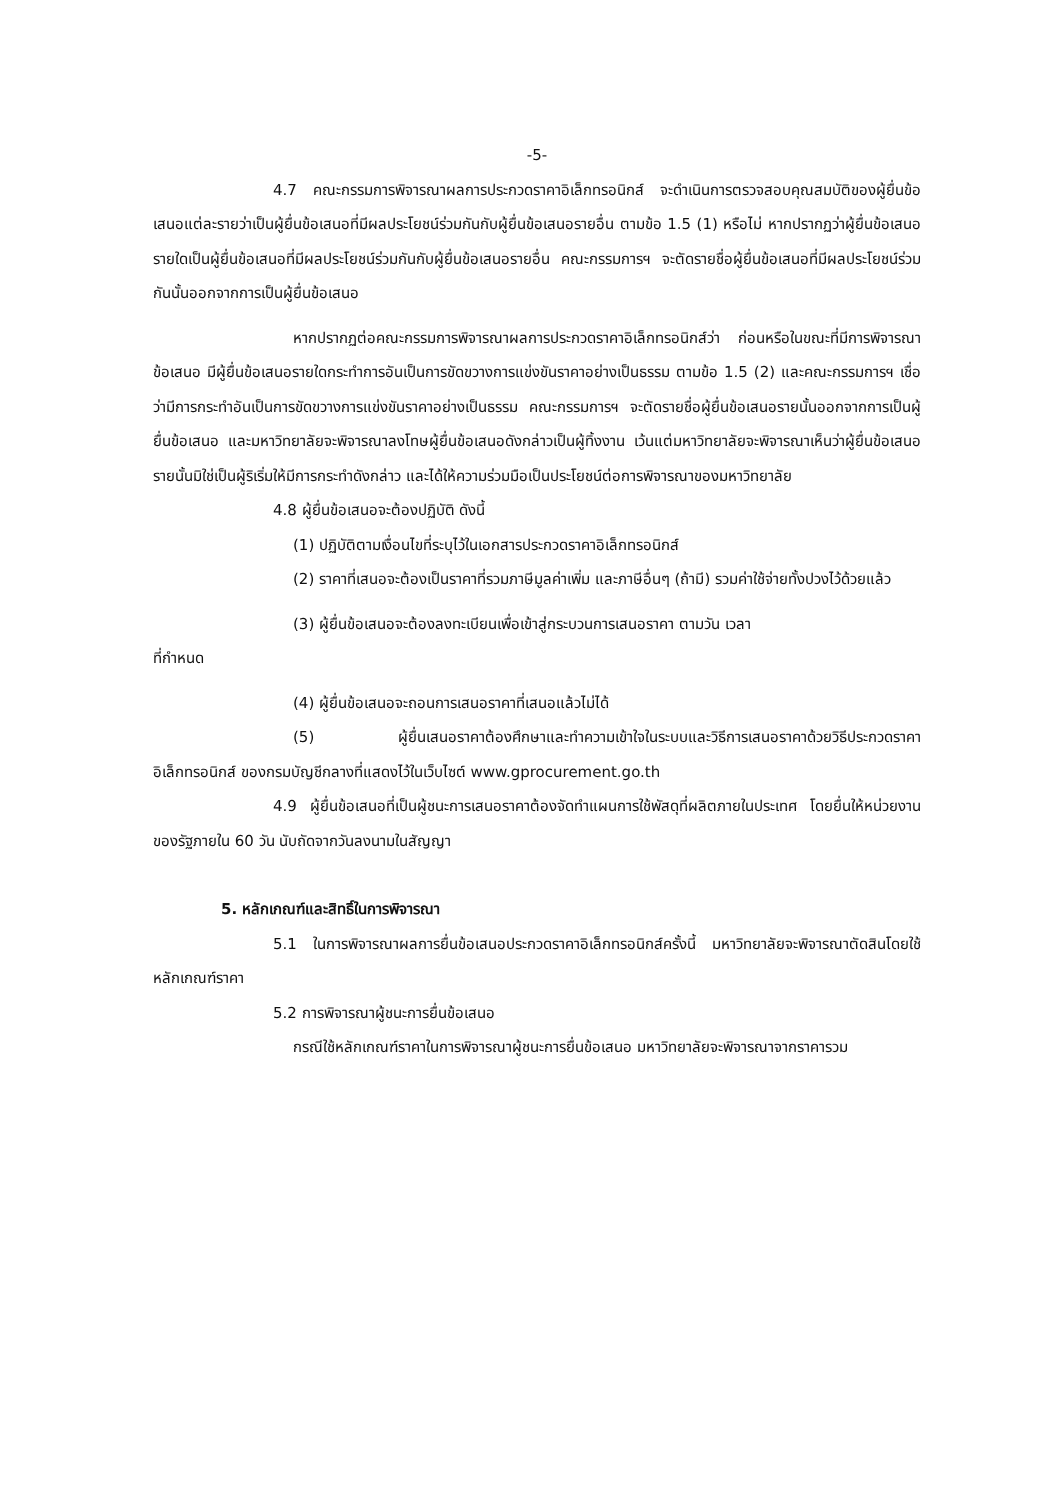-5-
4.7 คณะกรรมการพิจารณาผลการประกวดราคาอิเล็กทรอนิกส์ จะดำเนินการตรวจสอบคุณสมบัติของผู้ยื่นข้อเสนอแต่ละรายว่าเป็นผู้ยื่นข้อเสนอที่มีผลประโยชน์ร่วมกันกับผู้ยื่นข้อเสนอรายอื่น ตามข้อ 1.5 (1) หรือไม่ หากปรากฏว่าผู้ยื่นข้อเสนอรายใดเป็นผู้ยื่นข้อเสนอที่มีผลประโยชน์ร่วมกันกับผู้ยื่นข้อเสนอรายอื่น คณะกรรมการฯ จะตัดรายชื่อผู้ยื่นข้อเสนอที่มีผลประโยชน์ร่วมกันนั้นออกจากการเป็นผู้ยื่นข้อเสนอ
หากปรากฏต่อคณะกรรมการพิจารณาผลการประกวดราคาอิเล็กทรอนิกส์ว่า ก่อนหรือในขณะที่มีการพิจารณาข้อเสนอ มีผู้ยื่นข้อเสนอรายใดกระทำการอันเป็นการขัดขวางการแข่งขันราคาอย่างเป็นธรรม ตามข้อ 1.5 (2) และคณะกรรมการฯ เชื่อว่ามีการกระทำอันเป็นการขัดขวางการแข่งขันราคาอย่างเป็นธรรม คณะกรรมการฯ จะตัดรายชื่อผู้ยื่นข้อเสนอรายนั้นออกจากการเป็นผู้ยื่นข้อเสนอ และมหาวิทยาลัยจะพิจารณาลงโทษผู้ยื่นข้อเสนอดังกล่าวเป็นผู้ทิ้งงาน เว้นแต่มหาวิทยาลัยจะพิจารณาเห็นว่าผู้ยื่นข้อเสนอรายนั้นมิใช่เป็นผู้ริเริ่มให้มีการกระทำดังกล่าว และได้ให้ความร่วมมือเป็นประโยชน์ต่อการพิจารณาของมหาวิทยาลัย
4.8 ผู้ยื่นข้อเสนอจะต้องปฏิบัติ ดังนี้
(1) ปฏิบัติตามเงื่อนไขที่ระบุไว้ในเอกสารประกวดราคาอิเล็กทรอนิกส์
(2) ราคาที่เสนอจะต้องเป็นราคาที่รวมภาษีมูลค่าเพิ่ม และภาษีอื่นๆ (ถ้ามี) รวมค่าใช้จ่ายทั้งปวงไว้ด้วยแล้ว
(3) ผู้ยื่นข้อเสนอจะต้องลงทะเบียนเพื่อเข้าสู่กระบวนการเสนอราคา ตามวัน เวลา
ที่กำหนด
(4) ผู้ยื่นข้อเสนอจะถอนการเสนอราคาที่เสนอแล้วไม่ได้
(5) ผู้ยื่นเสนอราคาต้องศึกษาและทำความเข้าใจในระบบและวิธีการเสนอราคาด้วยวิธีประกวดราคาอิเล็กทรอนิกส์ ของกรมบัญชีกลางที่แสดงไว้ในเว็บไซต์ www.gprocurement.go.th
4.9 ผู้ยื่นข้อเสนอที่เป็นผู้ชนะการเสนอราคาต้องจัดทำแผนการใช้พัสดุที่ผลิตภายในประเทศ โดยยื่นให้หน่วยงานของรัฐภายใน 60 วัน นับถัดจากวันลงนามในสัญญา
5. หลักเกณฑ์และสิทธิ์ในการพิจารณา
5.1 ในการพิจารณาผลการยื่นข้อเสนอประกวดราคาอิเล็กทรอนิกส์ครั้งนี้ มหาวิทยาลัยจะพิจารณาตัดสินโดยใช้หลักเกณฑ์ราคา
5.2 การพิจารณาผู้ชนะการยื่นข้อเสนอ
กรณีใช้หลักเกณฑ์ราคาในการพิจารณาผู้ชนะการยื่นข้อเสนอ มหาวิทยาลัยจะพิจารณาจากราคารวม